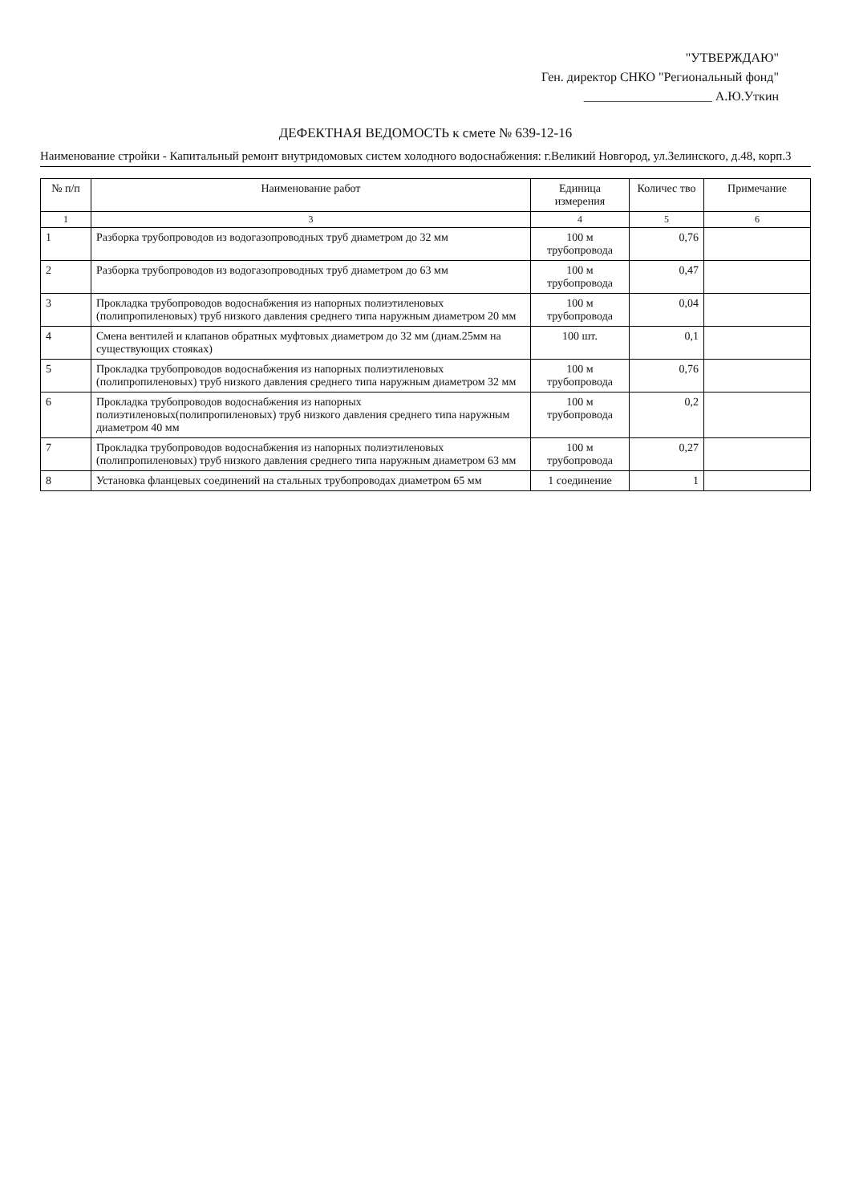"УТВЕРЖДАЮ"
Ген. директор СНКО "Региональный фонд"
____________________ А.Ю.Уткин
ДЕФЕКТНАЯ ВЕДОМОСТЬ к смете № 639-12-16
Наименование стройки - Капитальный ремонт внутридомовых систем холодного водоснабжения: г.Великий Новгород, ул.Зелинского, д.48, корп.3
| № п/п | Наименование работ | Единица измерения | Количес тво | Примечание |
| --- | --- | --- | --- | --- |
| 1 | 3 | 4 | 5 | 6 |
| 1 | Разборка трубопроводов из водогазопроводных труб диаметром до 32 мм | 100 м трубопровода | 0,76 | |
| 2 | Разборка трубопроводов из водогазопроводных труб диаметром до 63 мм | 100 м трубопровода | 0,47 | |
| 3 | Прокладка трубопроводов водоснабжения из напорных полиэтиленовых (полипропиленовых) труб низкого давления среднего типа наружным диаметром 20 мм | 100 м трубопровода | 0,04 | |
| 4 | Смена вентилей и клапанов обратных муфтовых диаметром до 32 мм (диам.25мм на существующих стояках) | 100 шт. | 0,1 | |
| 5 | Прокладка трубопроводов водоснабжения из напорных полиэтиленовых (полипропиленовых) труб низкого давления среднего типа наружным диаметром 32 мм | 100 м трубопровода | 0,76 | |
| 6 | Прокладка трубопроводов водоснабжения из напорных полиэтиленовых(полипропиленовых) труб низкого давления среднего типа наружным диаметром 40 мм | 100 м трубопровода | 0,2 | |
| 7 | Прокладка трубопроводов водоснабжения из напорных полиэтиленовых (полипропиленовых) труб низкого давления среднего типа наружным диаметром 63 мм | 100 м трубопровода | 0,27 | |
| 8 | Установка фланцевых соединений на стальных трубопроводах диаметром 65 мм | 1 соединение | 1 | |